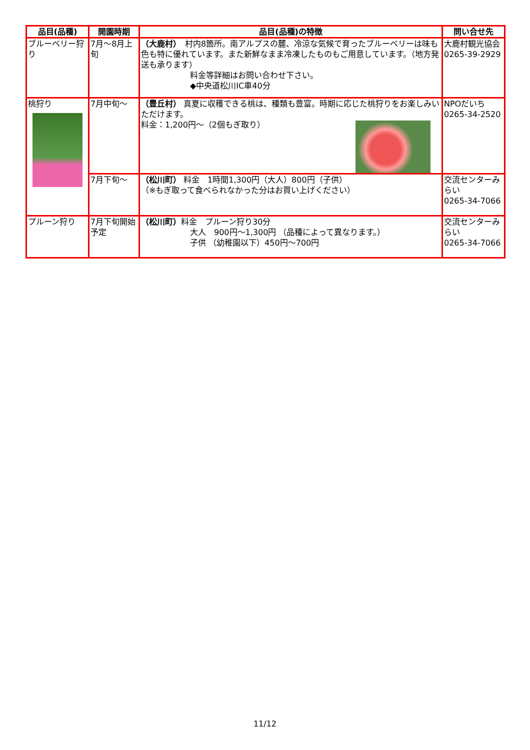| 品目(品種) | 開園時期 | 品目(品種)の特徴 | 問い合せ先 |
| --- | --- | --- | --- |
| ブルーベリー狩り | 7月～8月上旬 | （大鹿村） 村内8箇所。南アルプスの麓、冷涼な気候で育ったブルーベリーは味も色も特に優れています。また新鮮なまま冷凍したものもご用意しています。（地方発送も承ります） 料金等詳細はお問い合わせ下さい。 ◆中央道松川IC車40分 | 大鹿村観光協会 0265-39-2929 |
| 桃狩り | 7月中旬～ | （豊丘村） 真夏に収穫できる桃は、種類も豊富。時期に応じた桃狩りをお楽しみいただけます。 料金：1,200円～（2個もぎ取り） | NPOだいち 0265-34-2520 |
| | 7月下旬～ | （松川町） 料金 1時間1,300円（大人）800円（子供） （※もぎ取って食べられなかった分はお買い上げください） | 交流センターみらい 0265-34-7066 |
| プルーン狩り | 7月下旬開始予定 | （松川町） 料金 プルーン狩り30分 大人 900円～1,300円 （品種によって異なります。） 子供 （幼稚園以下）450円～700円 | 交流センターみらい 0265-34-7066 |
11/12